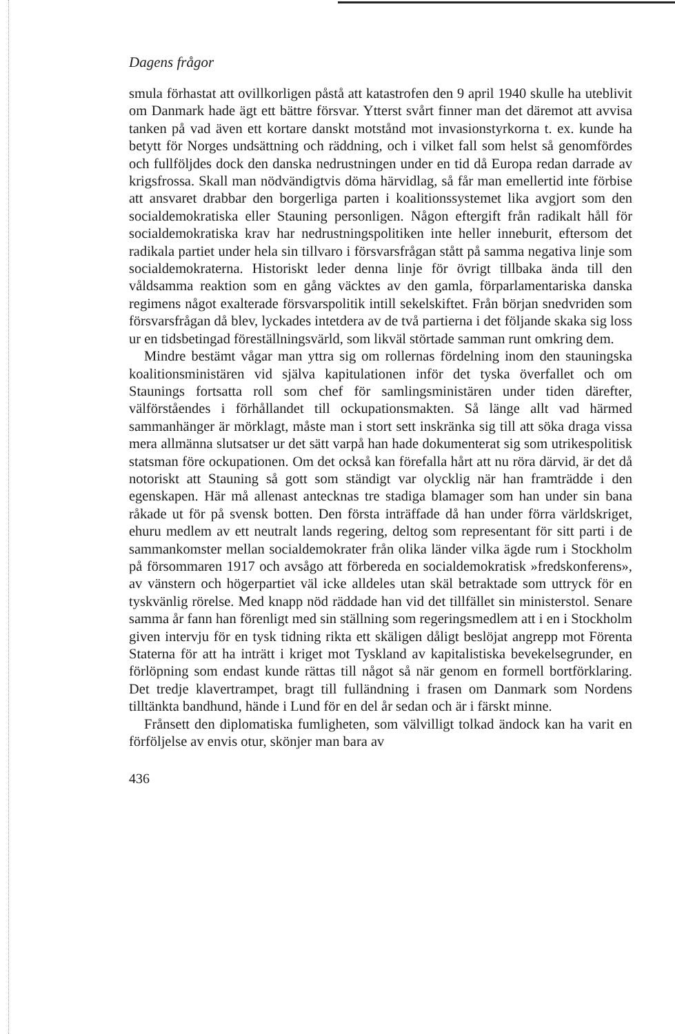Dagens frågor
smula förhastat att ovillkorligen påstå att katastrofen den 9 april 1940 skulle ha uteblivit om Danmark hade ägt ett bättre försvar. Ytterst svårt finner man det däremot att avvisa tanken på vad även ett kortare danskt motstånd mot invasionstyrkorna t. ex. kunde ha betytt för Norges undsättning och räddning, och i vilket fall som helst så genomfördes och fullföljdes dock den danska nedrustningen under en tid då Europa redan darrade av krigsfrossa. Skall man nödvändigtvis döma härvidlag, så får man emellertid inte förbise att ansvaret drabbar den borgerliga parten i koalitionssystemet lika avgjort som den socialdemokratiska eller Stauning personligen. Någon eftergift från radikalt håll för socialdemokratiska krav har nedrustningspolitiken inte heller inneburit, eftersom det radikala partiet under hela sin tillvaro i försvarsfrågan stått på samma negativa linje som socialdemokraterna. Historiskt leder denna linje för övrigt tillbaka ända till den våldsamma reaktion som en gång väcktes av den gamla, förparlamentariska danska regimens något exalterade försvarspolitik intill sekelskiftet. Från början snedvriden som försvarsfrågan då blev, lyckades intetdera av de två partierna i det följande skaka sig loss ur en tidsbetingad föreställningsvärld, som likväl störtade samman runt omkring dem.
Mindre bestämt vågar man yttra sig om rollernas fördelning inom den stauningska koalitionsministären vid själva kapitulationen inför det tyska överfallet och om Staunings fortsatta roll som chef för samlingsministären under tiden därefter, välförståendes i förhållandet till ockupationsmakten. Så länge allt vad härmed sammanhänger är mörklagt, måste man i stort sett inskränka sig till att söka draga vissa mera allmänna slutsatser ur det sätt varpå han hade dokumenterat sig som utrikespolitisk statsman före ockupationen. Om det också kan förefalla hårt att nu röra därvid, är det då notoriskt att Stauning så gott som ständigt var olycklig när han framträdde i den egenskapen. Här må allenast antecknas tre stadiga blamager som han under sin bana råkade ut för på svensk botten. Den första inträffade då han under förra världskriget, ehuru medlem av ett neutralt lands regering, deltog som representant för sitt parti i de sammankomster mellan socialdemokrater från olika länder vilka ägde rum i Stockholm på försommaren 1917 och avsågo att förbereda en socialdemokratisk »fredskonferens», av vänstern och högerpartiet väl icke alldeles utan skäl betraktade som uttryck för en tyskvänlig rörelse. Med knapp nöd räddade han vid det tillfället sin ministerstol. Senare samma år fann han förenligt med sin ställning som regeringsmedlem att i en i Stockholm given intervju för en tysk tidning rikta ett skäligen dåligt beslöjat angrepp mot Förenta Staterna för att ha inträtt i kriget mot Tyskland av kapitalistiska bevekelsegrunder, en förlöpning som endast kunde rättas till något så när genom en formell bortförklaring. Det tredje klavertrampet, bragt till fulländning i frasen om Danmark som Nordens tilltänkta bandhund, hände i Lund för en del år sedan och är i färskt minne.
Frånsett den diplomatiska fumligheten, som välvilligt tolkad ändock kan ha varit en förföljelse av envis otur, skönjer man bara av
436